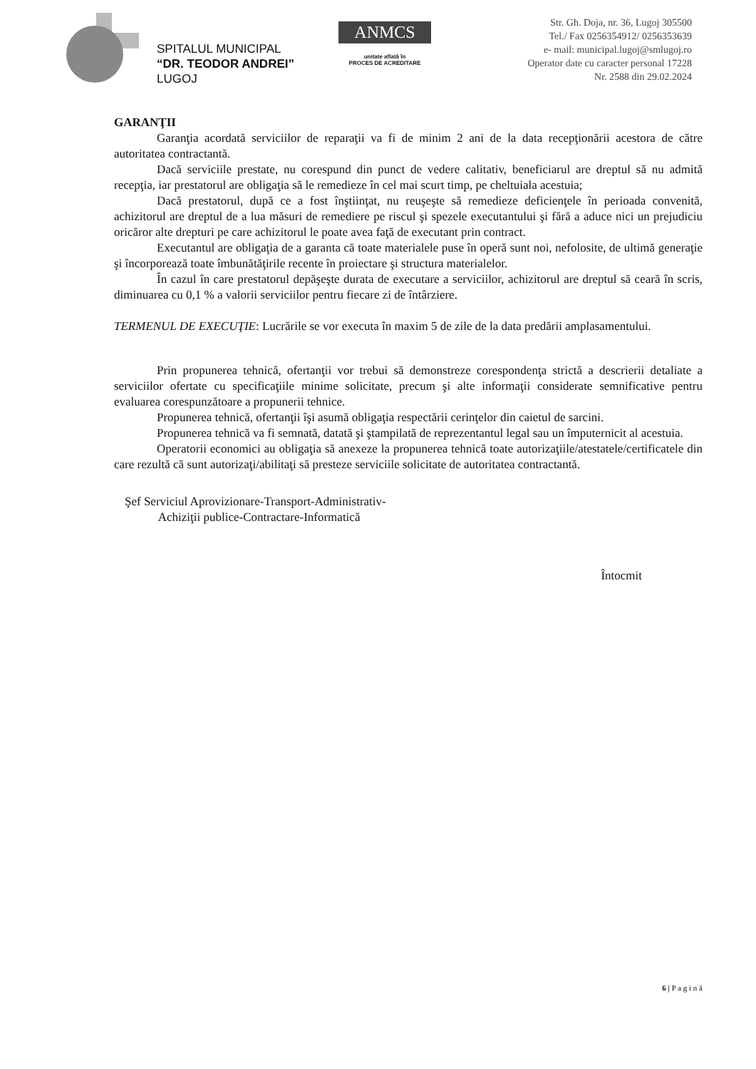SPITALUL MUNICIPAL
“DR. TEODOR ANDREI”
LUGOJ
ANMCS
unitate aflată în
PROCES DE ACREDITARE
Str. Gh. Doja, nr. 36, Lugoj 305500
Tel./ Fax 0256354912/ 0256353639
e- mail: municipal.lugoj@smlugoj.ro
Operator date cu caracter personal 17228
Nr. 2588 din 29.02.2024
GARANŢII
Garanţia acordată serviciilor de reparaţii va fi de minim 2 ani de la data recepţionării acestora de către autoritatea contractantă.
Dacă serviciile prestate, nu corespund din punct de vedere calitativ, beneficiarul are dreptul să nu admită recepţia, iar prestatorul are obligaţia să le remedieze în cel mai scurt timp, pe cheltuiala acestuia;
Dacă prestatorul, după ce a fost înştiinţat, nu reuşeşte să remedieze deficienţele în perioada convenită, achizitorul are dreptul de a lua măsuri de remediere pe riscul şi spezele executantului şi fără a aduce nici un prejudiciu oricăror alte drepturi pe care achizitorul le poate avea faţă de executant prin contract.
Executantul are obligaţia de a garanta că toate materialele puse în operă sunt noi, nefolosite, de ultimă generaţie şi încorporează toate îmbunătăţirile recente în proiectare şi structura materialelor.
În cazul în care prestatorul depăşeşte durata de executare a serviciilor, achizitorul are dreptul să ceară în scris, diminuarea cu 0,1 % a valorii serviciilor pentru fiecare zi de întârziere.
TERMENUL DE EXECUŢIE: Lucrările se vor executa în maxim 5 de zile de la data predării amplasamentului.
Prin propunerea tehnică, ofertanţii vor trebui să demonstreze corespondenţa strictă a descrierii detaliate a serviciilor ofertate cu specificaţiile minime solicitate, precum şi alte informaţii considerate semnificative pentru evaluarea corespunzătoare a propunerii tehnice.
Propunerea tehnică, ofertanţii îşi asumă obligaţia respectării cerinţelor din caietul de sarcini.
Propunerea tehnică va fi semnată, datată şi ştampilată de reprezentantul legal sau un împuternicit al acestuia.
Operatorii economici au obligaţia să anexeze la propunerea tehnică toate autorizaţiile/atestatele/certificatele din care rezultă că sunt autorizaţi/abilitaţi să presteze serviciile solicitate de autoritatea contractantă.
Şef Serviciul Aprovizionare-Transport-Administrativ-
Achiziţii publice-Contractare-Informatică
Întocmit
6 | P a g i n ă